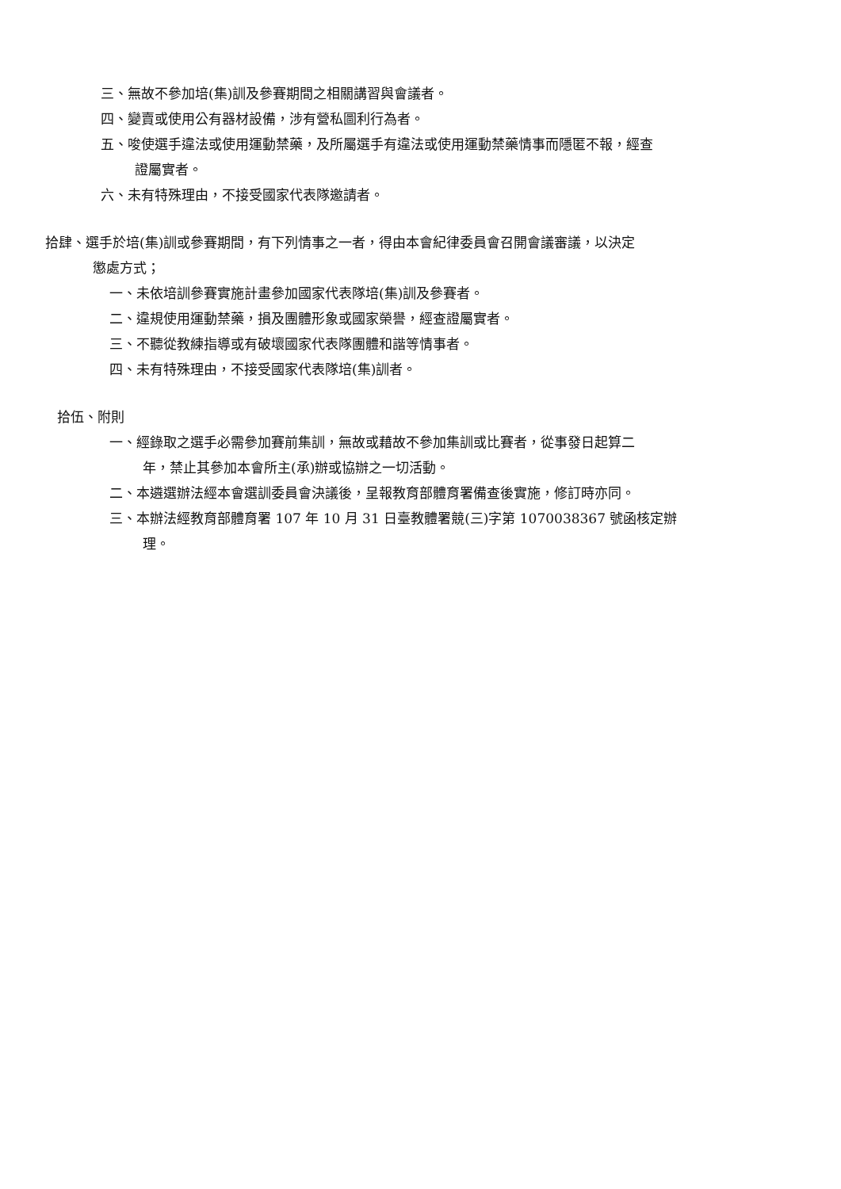三、無故不參加培(集)訓及參賽期間之相關講習與會議者。
四、變賣或使用公有器材設備，涉有營私圖利行為者。
五、唆使選手違法或使用運動禁藥，及所屬選手有違法或使用運動禁藥情事而隱匿不報，經查
證屬實者。
六、未有特殊理由，不接受國家代表隊邀請者。
拾肆、選手於培(集)訓或參賽期間，有下列情事之一者，得由本會紀律委員會召開會議審議，以決定
懲處方式；
一、未依培訓參賽實施計畫參加國家代表隊培(集)訓及參賽者。
二、違規使用運動禁藥，損及團體形象或國家榮譽，經查證屬實者。
三、不聽從教練指導或有破壞國家代表隊團體和諧等情事者。
四、未有特殊理由，不接受國家代表隊培(集)訓者。
拾伍、附則
一、經錄取之選手必需參加賽前集訓，無故或藉故不參加集訓或比賽者，從事發日起算二
年，禁止其參加本會所主(承)辦或協辦之一切活動。
二、本遴選辦法經本會選訓委員會決議後，呈報教育部體育署備查後實施，修訂時亦同。
三、本辦法經教育部體育署 107 年 10 月 31 日臺教體署競(三)字第 1070038367 號函核定辦
理。